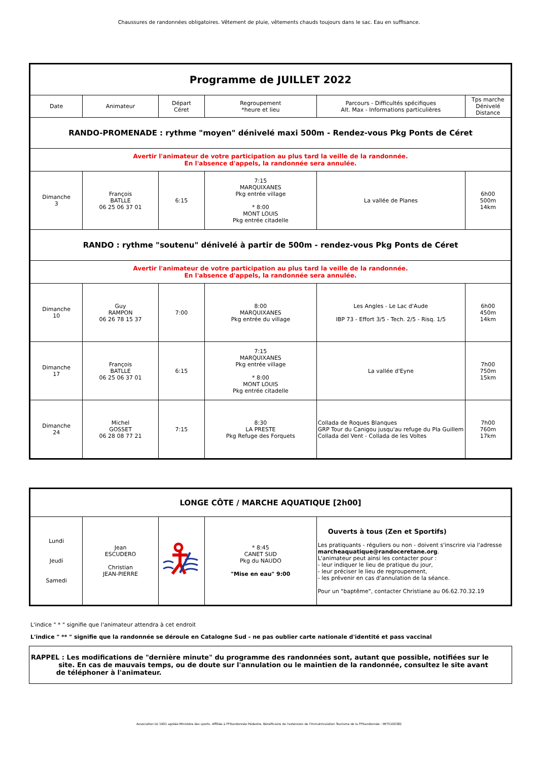Chaussures de randonnées obligatoires. Vêtement de pluie, vêtements chauds toujours dans le sac. Eau en suffisance.
| Programme de JUILLET 2022 | | | | | |
| Date | Animateur | Départ Céret | Regroupement *heure et lieu | Parcours - Difficultés spécifiques Alt. Max - Informations particulières | Tps marche Dénivelé Distance |
| RANDO-PROMENADE : rythme "moyen" dénivelé maxi 500m - Rendez-vous Pkg Ponts de Céret | | | | | |
| Avertir l'animateur de votre participation au plus tard la veille de la randonnée. En l'absence d'appels, la randonnée sera annulée. | | | | | |
| Dimanche 3 | François BATLLE 06 25 06 37 01 | 6:15 | 7:15 MARQUIXANES Pkg entrée village * 8:00 MONT LOUIS Pkg entrée citadelle | La vallée de Planes | 6h00 500m 14km |
| RANDO : rythme "soutenu" dénivelé à partir de 500m - rendez-vous Pkg Ponts de Céret | | | | | |
| Avertir l'animateur de votre participation au plus tard la veille de la randonnée. En l'absence d'appels, la randonnée sera annulée. | | | | | |
| Dimanche 10 | Guy RAMPON 06 26 78 15 37 | 7:00 | 8:00 MARQUIXANES Pkg entrée du village | Les Angles - Le Lac d'Aude IBP 73 - Effort 3/5 - Tech. 2/5 - Risq. 1/5 | 6h00 450m 14km |
| Dimanche 17 | François BATLLE 06 25 06 37 01 | 6:15 | 7:15 MARQUIXANES Pkg entrée village * 8:00 MONT LOUIS Pkg entrée citadelle | La vallée d'Eyne | 7h00 750m 15km |
| Dimanche 24 | Michel GOSSET 06 28 08 77 21 | 7:15 | 8:30 LA PRESTE Pkg Refuge des Forquets | Collada de Roques Blanques GRP Tour du Canigou jusqu'au refuge du Pla Guillem Collada del Vent - Collada de les Voltes | 7h00 760m 17km |
| LONGE CÔTE / MARCHE AQUATIQUE [2h00] | | | | |
| Lundi Jeudi Samedi | Jean ESCUDERO Christian JEAN-PIERRE | | * 8:45 CANET SUD Pkg du NAUDO "Mise en eau" 9:00 | Ouverts à tous (Zen et Sportifs) Les pratiquants - réguliers ou non - doivent s'inscrire via l'adresse marcheaquatique@randoceretane.org . L'animateur peut ainsi les contacter pour : - leur indiquer le lieu de pratique du jour, - leur préciser le lieu de regroupement, - les prévenir en cas d'annulation de la séance. Pour un "baptême", contacter Christiane au 06.62.70.32.19 |
L'indice " * " signifie que l'animateur attendra à cet endroit
L'indice " ** " signifie que la randonnée se déroule en Catalogne Sud - ne pas oublier carte nationale d'identité et pass vaccinal
RAPPEL : Les modifications de "dernière minute" du programme des randonnées sont, autant que possible, notifiées sur le
site. En cas de mauvais temps, ou de doute sur l'annulation ou le maintien de la randonnée, consultez le site avant
de téléphoner à l'animateur.
Association loi 1901 agréée Ministère des sports. Affiliée à FFRandonnée Pédestre. Bénéficiaire de l'extension de l'Immatriculation Tourisme de la FFRandonnée : IM75100382